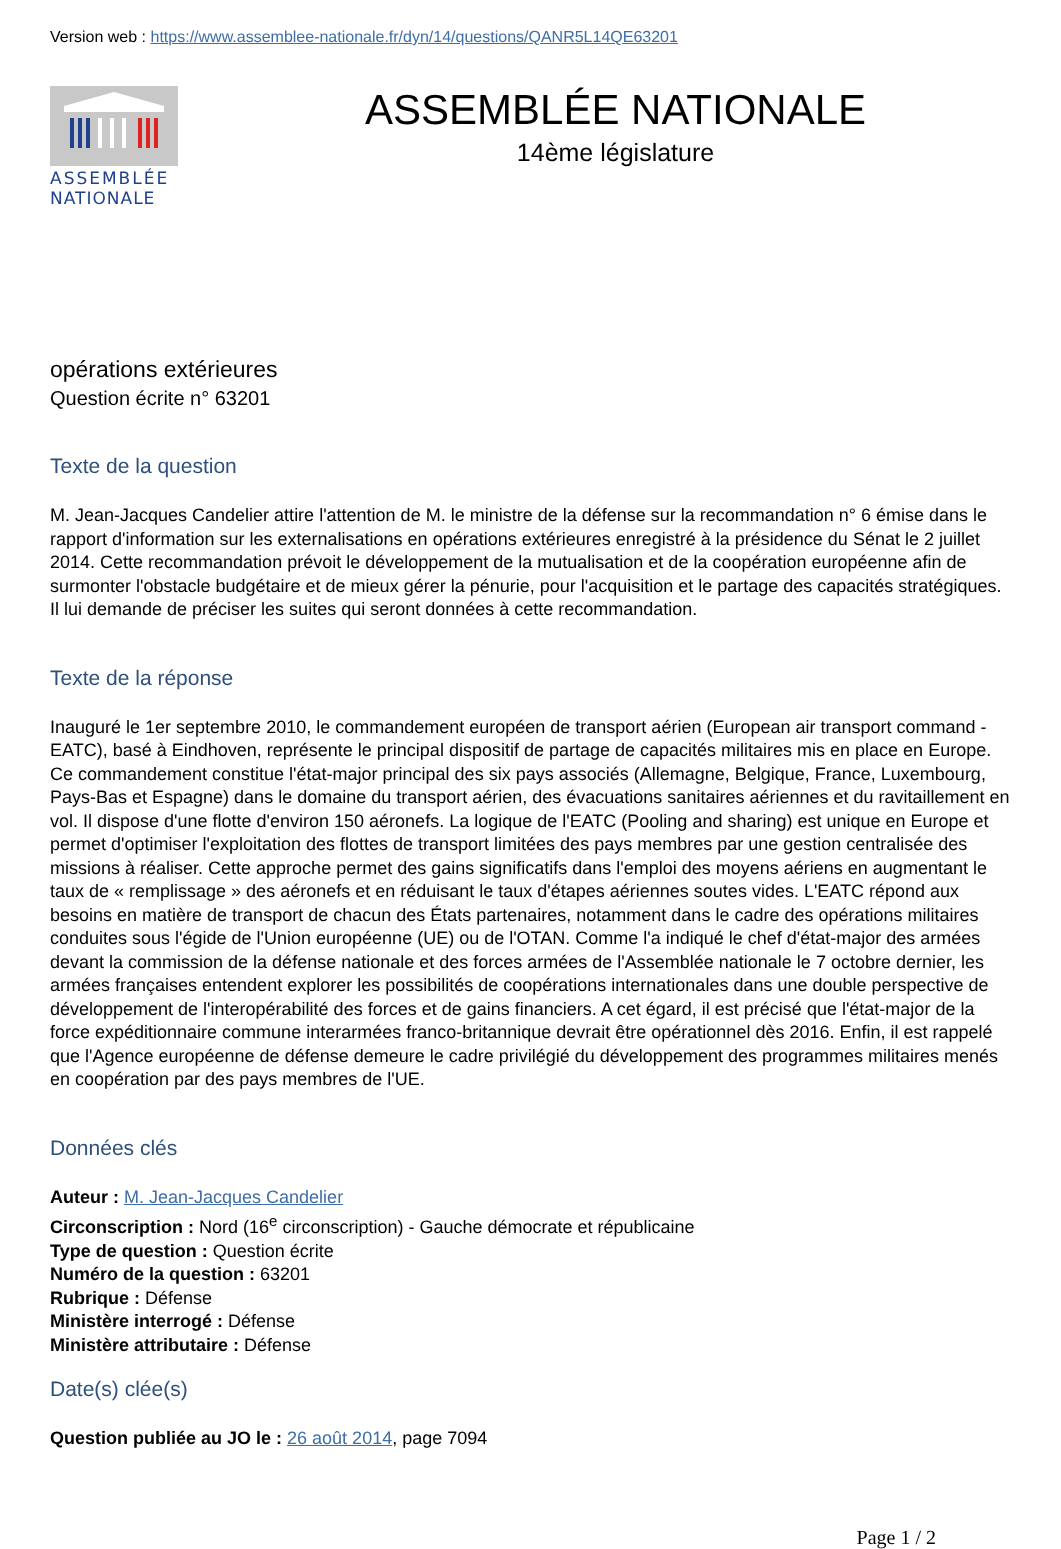Version web : https://www.assemblee-nationale.fr/dyn/14/questions/QANR5L14QE63201
ASSEMBLÉE
NATIONALE
ASSEMBLÉE NATIONALE
14ème législature
opérations extérieures
Question écrite n° 63201
Texte de la question
M. Jean-Jacques Candelier attire l'attention de M. le ministre de la défense sur la recommandation n° 6 émise dans le rapport d'information sur les externalisations en opérations extérieures enregistré à la présidence du Sénat le 2 juillet 2014. Cette recommandation prévoit le développement de la mutualisation et de la coopération européenne afin de surmonter l'obstacle budgétaire et de mieux gérer la pénurie, pour l'acquisition et le partage des capacités stratégiques. Il lui demande de préciser les suites qui seront données à cette recommandation.
Texte de la réponse
Inauguré le 1er septembre 2010, le commandement européen de transport aérien (European air transport command - EATC), basé à Eindhoven, représente le principal dispositif de partage de capacités militaires mis en place en Europe. Ce commandement constitue l'état-major principal des six pays associés (Allemagne, Belgique, France, Luxembourg, Pays-Bas et Espagne) dans le domaine du transport aérien, des évacuations sanitaires aériennes et du ravitaillement en vol. Il dispose d'une flotte d'environ 150 aéronefs. La logique de l'EATC (Pooling and sharing) est unique en Europe et permet d'optimiser l'exploitation des flottes de transport limitées des pays membres par une gestion centralisée des missions à réaliser. Cette approche permet des gains significatifs dans l'emploi des moyens aériens en augmentant le taux de « remplissage » des aéronefs et en réduisant le taux d'étapes aériennes soutes vides. L'EATC répond aux besoins en matière de transport de chacun des États partenaires, notamment dans le cadre des opérations militaires conduites sous l'égide de l'Union européenne (UE) ou de l'OTAN. Comme l'a indiqué le chef d'état-major des armées devant la commission de la défense nationale et des forces armées de l'Assemblée nationale le 7 octobre dernier, les armées françaises entendent explorer les possibilités de coopérations internationales dans une double perspective de développement de l'interopérabilité des forces et de gains financiers. A cet égard, il est précisé que l'état-major de la force expéditionnaire commune interarmées franco-britannique devrait être opérationnel dès 2016. Enfin, il est rappelé que l'Agence européenne de défense demeure le cadre privilégié du développement des programmes militaires menés en coopération par des pays membres de l'UE.
Données clés
Auteur : M. Jean-Jacques Candelier
Circonscription : Nord (16<sup>e</sup> circonscription) - Gauche démocrate et républicaine
Type de question : Question écrite
Numéro de la question : 63201
Rubrique : Défense
Ministère interrogé : Défense
Ministère attributaire : Défense
Date(s) clée(s)
Question publiée au JO le : 26 août 2014, page 7094
Page 1 / 2